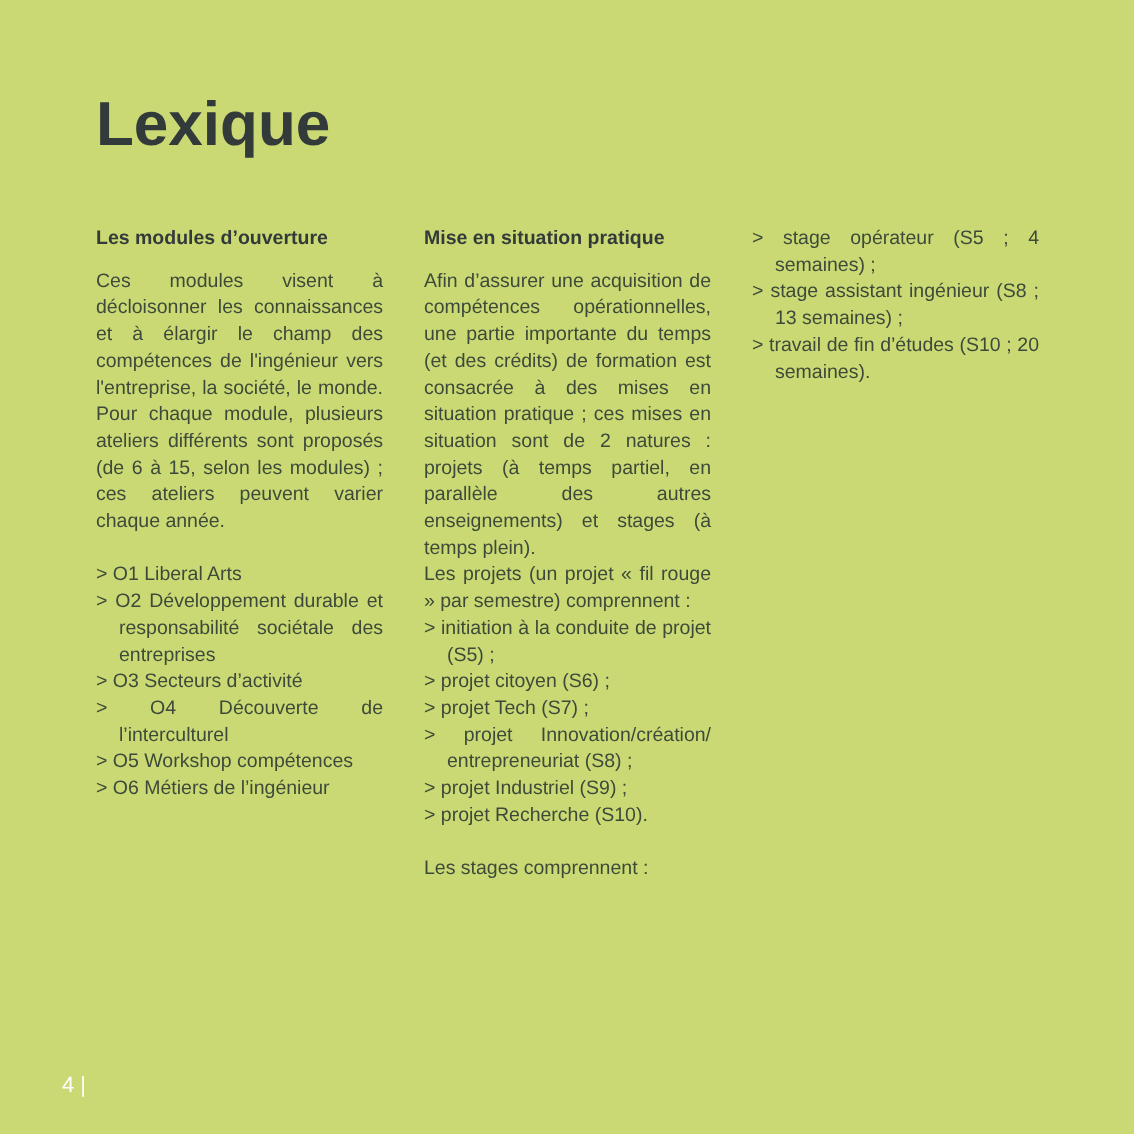Lexique
Les modules d’ouverture
Ces modules visent à décloisonner les connaissances et à élargir le champ des compétences de l'ingénieur vers l'entreprise, la société, le monde. Pour chaque module, plusieurs ateliers différents sont proposés (de 6 à 15, selon les modules) ; ces ateliers peuvent varier chaque année.
> O1 Liberal Arts
> O2 Développement durable et responsabilité sociétale des entreprises
> O3 Secteurs d’activité
> O4 Découverte de l’interculturel
> O5 Workshop compétences
> O6 Métiers de l’ingénieur
Mise en situation pratique
Afin d’assurer une acquisition de compétences opérationnelles, une partie importante du temps (et des crédits) de formation est consacrée à des mises en situation pratique ; ces mises en situation sont de 2 natures : projets (à temps partiel, en parallèle des autres enseignements) et stages (à temps plein).
Les projets (un projet « fil rouge » par semestre) comprennent :
> initiation à la conduite de projet (S5) ;
> projet citoyen (S6) ;
> projet Tech (S7) ;
> projet Innovation/création/ entrepreneuriat (S8) ;
> projet Industriel (S9) ;
> projet Recherche (S10).
Les stages comprennent :
> stage opérateur (S5 ; 4 semaines) ;
> stage assistant ingénieur (S8 ; 13 semaines) ;
> travail de fin d’études (S10 ; 20 semaines).
4 |